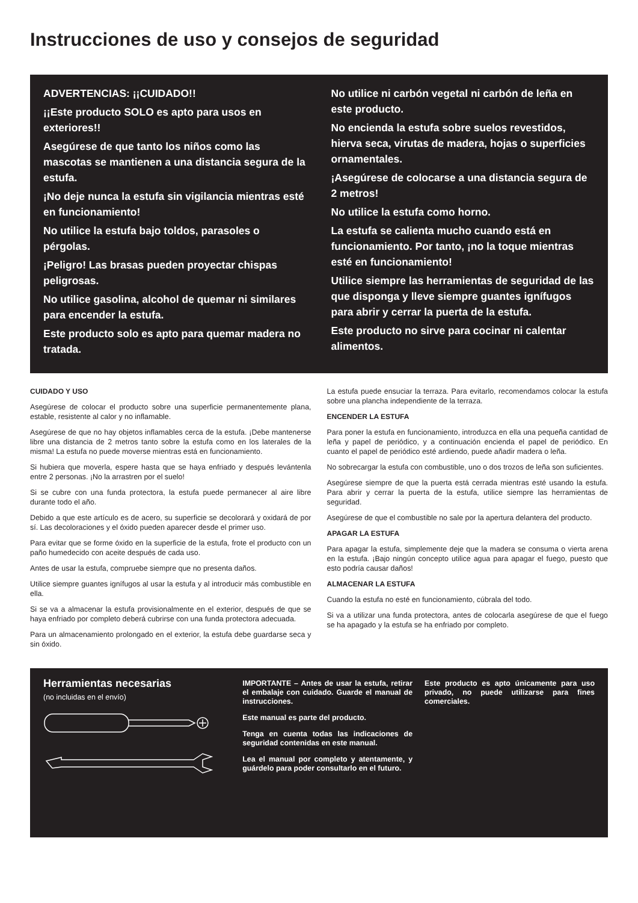Instrucciones de uso y consejos de seguridad
ADVERTENCIAS: ¡¡CUIDADO!!
¡¡Este producto SOLO es apto para usos en exteriores!!
Asegúrese de que tanto los niños como las mascotas se mantienen a una distancia segura de la estufa.
¡No deje nunca la estufa sin vigilancia mientras esté en funcionamiento!
No utilice la estufa bajo toldos, parasoles o pérgolas.
¡Peligro! Las brasas pueden proyectar chispas peligrosas.
No utilice gasolina, alcohol de quemar ni similares para encender la estufa.
Este producto solo es apto para quemar madera no tratada.
No utilice ni carbón vegetal ni carbón de leña en este producto.
No encienda la estufa sobre suelos revestidos, hierva seca, virutas de madera, hojas o superficies ornamentales.
¡Asegúrese de colocarse a una distancia segura de 2 metros!
No utilice la estufa como horno.
La estufa se calienta mucho cuando está en funcionamiento. Por tanto, ¡no la toque mientras esté en funcionamiento!
Utilice siempre las herramientas de seguridad de las que disponga y lleve siempre guantes ignífugos para abrir y cerrar la puerta de la estufa.
Este producto no sirve para cocinar ni calentar alimentos.
CUIDADO Y USO
Asegúrese de colocar el producto sobre una superficie permanentemente plana, estable, resistente al calor y no inflamable.
Asegúrese de que no hay objetos inflamables cerca de la estufa. ¡Debe mantenerse libre una distancia de 2 metros tanto sobre la estufa como en los laterales de la misma! La estufa no puede moverse mientras está en funcionamiento.
Si hubiera que moverla, espere hasta que se haya enfriado y después levántenla entre 2 personas. ¡No la arrastren por el suelo!
Si se cubre con una funda protectora, la estufa puede permanecer al aire libre durante todo el año.
Debido a que este artículo es de acero, su superficie se decolorará y oxidará de por sí. Las decoloraciones y el óxido pueden aparecer desde el primer uso.
Para evitar que se forme óxido en la superficie de la estufa, frote el producto con un paño humedecido con aceite después de cada uso.
Antes de usar la estufa, compruebe siempre que no presenta daños.
Utilice siempre guantes ignífugos al usar la estufa y al introducir más combustible en ella.
Si se va a almacenar la estufa provisionalmente en el exterior, después de que se haya enfriado por completo deberá cubrirse con una funda protectora adecuada.
Para un almacenamiento prolongado en el exterior, la estufa debe guardarse seca y sin óxido.
La estufa puede ensuciar la terraza. Para evitarlo, recomendamos colocar la estufa sobre una plancha independiente de la terraza.
ENCENDER LA ESTUFA
Para poner la estufa en funcionamiento, introduzca en ella una pequeña cantidad de leña y papel de periódico, y a continuación encienda el papel de periódico. En cuanto el papel de periódico esté ardiendo, puede añadir madera o leña.
No sobrecargar la estufa con combustible, uno o dos trozos de leña son suficientes.
Asegúrese siempre de que la puerta está cerrada mientras esté usando la estufa. Para abrir y cerrar la puerta de la estufa, utilice siempre las herramientas de seguridad.
Asegúrese de que el combustible no sale por la apertura delantera del producto.
APAGAR LA ESTUFA
Para apagar la estufa, simplemente deje que la madera se consuma o vierta arena en la estufa. ¡Bajo ningún concepto utilice agua para apagar el fuego, puesto que esto podría causar daños!
ALMACENAR LA ESTUFA
Cuando la estufa no esté en funcionamiento, cúbrala del todo.
Si va a utilizar una funda protectora, antes de colocarla asegúrese de que el fuego se ha apagado y la estufa se ha enfriado por completo.
Herramientas necesarias
(no incluidas en el envío)
IMPORTANTE – Antes de usar la estufa, retirar el embalaje con cuidado. Guarde el manual de instrucciones.
Este manual es parte del producto.
Tenga en cuenta todas las indicaciones de seguridad contenidas en este manual.
Lea el manual por completo y atentamente, y guárdelo para poder consultarlo en el futuro.
Este producto es apto únicamente para uso privado, no puede utilizarse para fines comerciales.